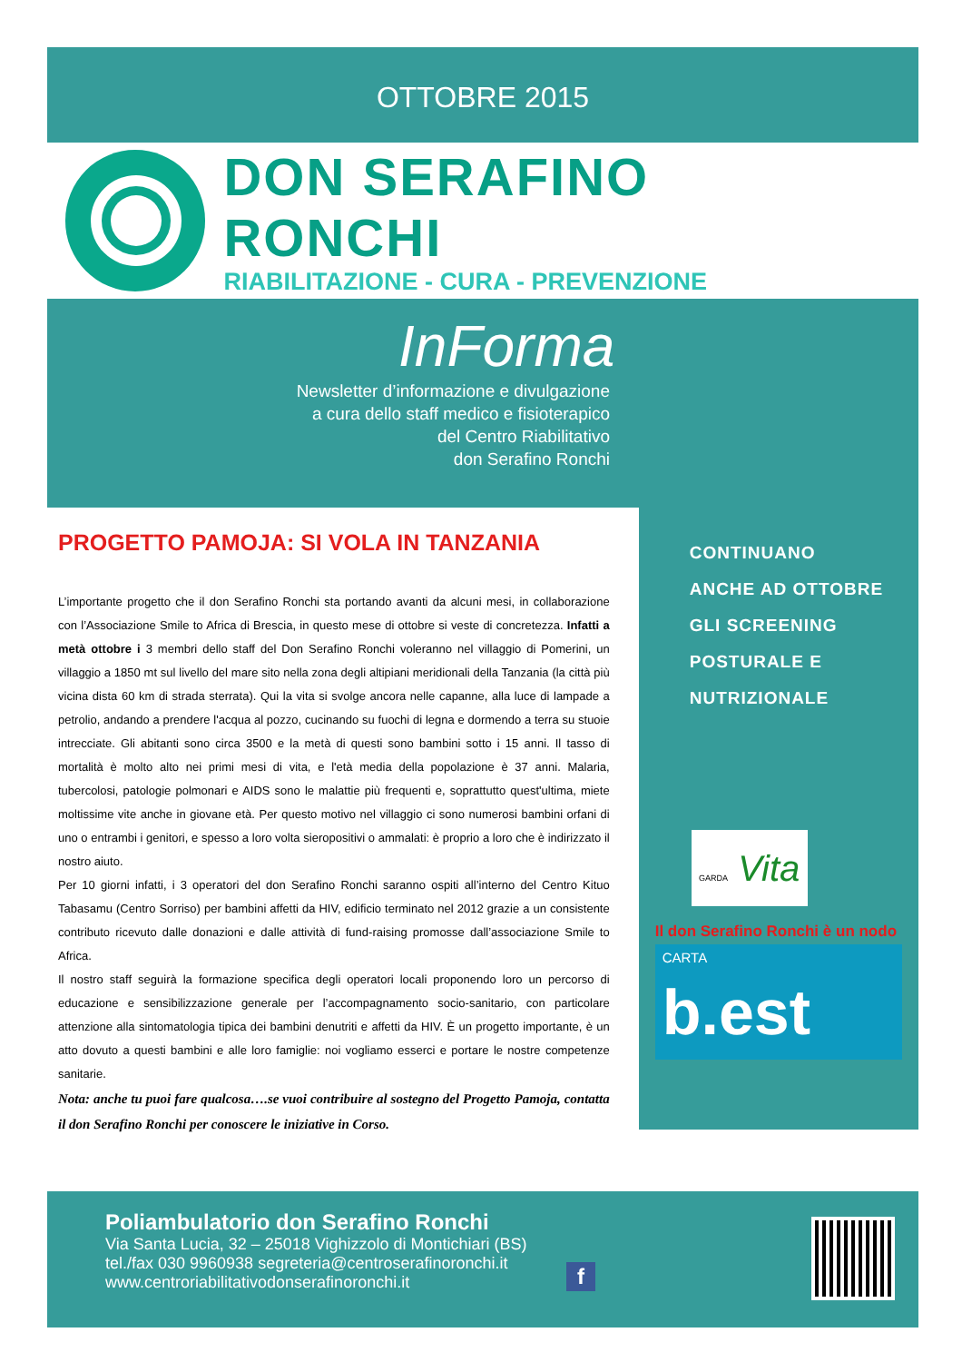OTTOBRE 2015
DON SERAFINO RONCHI
RIABILITAZIONE - CURA - PREVENZIONE
InForma
Newsletter d’informazione e divulgazione
a cura dello staff medico e fisioterapico
del Centro Riabilitativo
don Serafino Ronchi
PROGETTO PAMOJA: SI VOLA IN TANZANIA
L’importante progetto che il don Serafino Ronchi sta portando avanti da alcuni mesi, in collaborazione con l’Associazione Smile to Africa di Brescia, in questo mese di ottobre si veste di concretezza. Infatti a metà ottobre i 3 membri dello staff del Don Serafino Ronchi voleranno nel villaggio di Pomerini, un villaggio a 1850 mt sul livello del mare sito nella zona degli altipiani meridionali della Tanzania (la città più vicina dista 60 km di strada sterrata). Qui la vita si svolge ancora nelle capanne, alla luce di lampade a petrolio, andando a prendere l'acqua al pozzo, cucinando su fuochi di legna e dormendo a terra su stuoie intrecciate. Gli abitanti sono circa 3500 e la metà di questi sono bambini sotto i 15 anni. Il tasso di mortalità è molto alto nei primi mesi di vita, e l'età media della popolazione è 37 anni. Malaria, tubercolosi, patologie polmonari e AIDS sono le malattie più frequenti e, soprattutto quest'ultima, miete moltissime vite anche in giovane età. Per questo motivo nel villaggio ci sono numerosi bambini orfani di uno o entrambi i genitori, e spesso a loro volta sieropositivi o ammalati: è proprio a loro che è indirizzato il nostro aiuto.
Per 10 giorni infatti, i 3 operatori del don Serafino Ronchi saranno ospiti all’interno del Centro Kituo Tabasamu (Centro Sorriso) per bambini affetti da HIV, edificio terminato nel 2012 grazie a un consistente contributo ricevuto dalle donazioni e dalle attività di fund-raising promosse dall’associazione Smile to Africa.
Il nostro staff seguirà la formazione specifica degli operatori locali proponendo loro un percorso di educazione e sensibilizzazione generale per l’accompagnamento socio-sanitario, con particolare attenzione alla sintomatologia tipica dei bambini denutriti e affetti da HIV. È un progetto importante, è un atto dovuto a questi bambini e alle loro famiglie: noi vogliamo esserci e portare le nostre competenze sanitarie.
Nota: anche tu puoi fare qualcosa….se vuoi contribuire al sostegno del Progetto Pamoja, contatta il don Serafino Ronchi per conoscere le iniziative in Corso.
CONTINUANO
ANCHE AD OTTOBRE
GLI SCREENING
POSTURALE E
NUTRIZIONALE
GARDA Vita
Il don Serafino Ronchi è un nodo
CARTA
b.est
Poliambulatorio don Serafino Ronchi
Via Santa Lucia, 32 – 25018 Vighizzolo di Montichiari (BS)
tel./fax 030 9960938 segreteria@centroserafinoronchi.it
www.centroriabilitativodonserafinoronchi.it
f